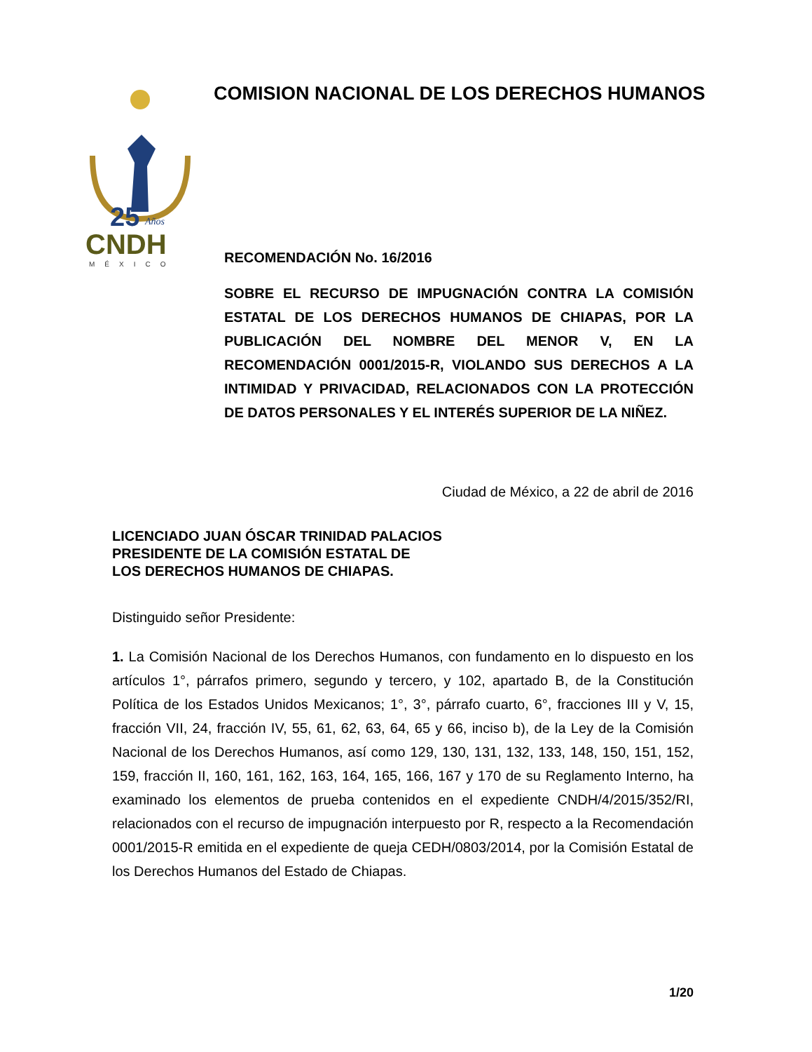25
Años
CNDH
MÉXICO
COMISION NACIONAL DE LOS DERECHOS HUMANOS
RECOMENDACIÓN No. 16/2016
SOBRE EL RECURSO DE IMPUGNACIÓN CONTRA LA COMISIÓN ESTATAL DE LOS DERECHOS HUMANOS DE CHIAPAS, POR LA PUBLICACIÓN DEL NOMBRE DEL MENOR V, EN LA RECOMENDACIÓN 0001/2015-R, VIOLANDO SUS DERECHOS A LA INTIMIDAD Y PRIVACIDAD, RELACIONADOS CON LA PROTECCIÓN DE DATOS PERSONALES Y EL INTERÉS SUPERIOR DE LA NIÑEZ.
Ciudad de México, a 22 de abril de 2016
LICENCIADO JUAN ÓSCAR TRINIDAD PALACIOS
PRESIDENTE DE LA COMISIÓN ESTATAL DE
LOS DERECHOS HUMANOS DE CHIAPAS.
Distinguido señor Presidente:
1. La Comisión Nacional de los Derechos Humanos, con fundamento en lo dispuesto en los artículos 1°, párrafos primero, segundo y tercero, y 102, apartado B, de la Constitución Política de los Estados Unidos Mexicanos; 1°, 3°, párrafo cuarto, 6°, fracciones III y V, 15, fracción VII, 24, fracción IV, 55, 61, 62, 63, 64, 65 y 66, inciso b), de la Ley de la Comisión Nacional de los Derechos Humanos, así como 129, 130, 131, 132, 133, 148, 150, 151, 152, 159, fracción II, 160, 161, 162, 163, 164, 165, 166, 167 y 170 de su Reglamento Interno, ha examinado los elementos de prueba contenidos en el expediente CNDH/4/2015/352/RI, relacionados con el recurso de impugnación interpuesto por R, respecto a la Recomendación 0001/2015-R emitida en el expediente de queja CEDH/0803/2014, por la Comisión Estatal de los Derechos Humanos del Estado de Chiapas.
1/20